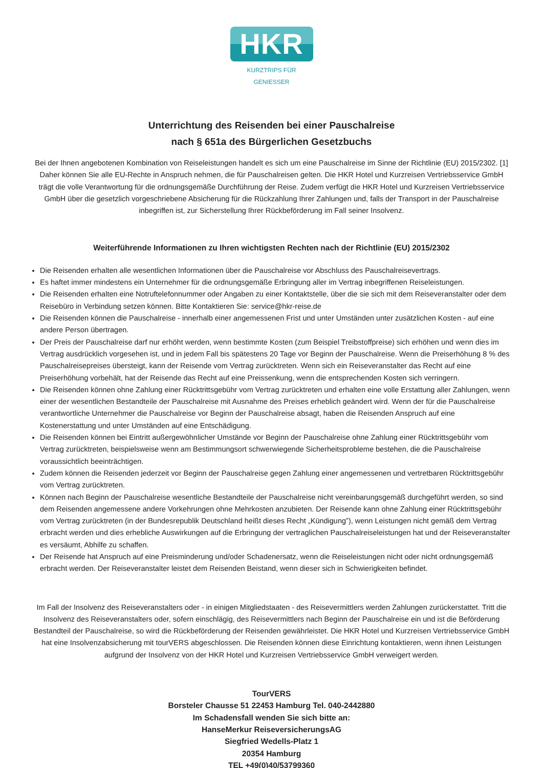HKR
KURZTRIPS FÜR GENIESSER
Unterrichtung des Reisenden bei einer Pauschalreise
nach § 651a des Bürgerlichen Gesetzbuchs
Bei der Ihnen angebotenen Kombination von Reiseleistungen handelt es sich um eine Pauschalreise im Sinne der Richtlinie (EU) 2015/2302. [1] Daher können Sie alle EU-Rechte in Anspruch nehmen, die für Pauschalreisen gelten. Die HKR Hotel und Kurzreisen Vertriebsservice GmbH trägt die volle Verantwortung für die ordnungsgemäße Durchführung der Reise. Zudem verfügt die HKR Hotel und Kurzreisen Vertriebsservice GmbH über die gesetzlich vorgeschriebene Absicherung für die Rückzahlung Ihrer Zahlungen und, falls der Transport in der Pauschalreise inbegriffen ist, zur Sicherstellung Ihrer Rückbeförderung im Fall seiner Insolvenz.
Weiterführende Informationen zu Ihren wichtigsten Rechten nach der Richtlinie (EU) 2015/2302
Die Reisenden erhalten alle wesentlichen Informationen über die Pauschalreise vor Abschluss des Pauschalreisevertrags.
Es haftet immer mindestens ein Unternehmer für die ordnungsgemäße Erbringung aller im Vertrag inbegriffenen Reiseleistungen.
Die Reisenden erhalten eine Notruftelefonnummer oder Angaben zu einer Kontaktstelle, über die sie sich mit dem Reiseveranstalter oder dem Reisebüro in Verbindung setzen können. Bitte Kontaktieren Sie: service@hkr-reise.de
Die Reisenden können die Pauschalreise - innerhalb einer angemessenen Frist und unter Umständen unter zusätzlichen Kosten - auf eine andere Person übertragen.
Der Preis der Pauschalreise darf nur erhöht werden, wenn bestimmte Kosten (zum Beispiel Treibstoffpreise) sich erhöhen und wenn dies im Vertrag ausdrücklich vorgesehen ist, und in jedem Fall bis spätestens 20 Tage vor Beginn der Pauschalreise. Wenn die Preiserhöhung 8 % des Pauschalreisepreises übersteigt, kann der Reisende vom Vertrag zurücktreten. Wenn sich ein Reiseveranstalter das Recht auf eine Preiserhöhung vorbehält, hat der Reisende das Recht auf eine Preissenkung, wenn die entsprechenden Kosten sich verringern.
Die Reisenden können ohne Zahlung einer Rücktrittsgebühr vom Vertrag zurücktreten und erhalten eine volle Erstattung aller Zahlungen, wenn einer der wesentlichen Bestandteile der Pauschalreise mit Ausnahme des Preises erheblich geändert wird. Wenn der für die Pauschalreise verantwortliche Unternehmer die Pauschalreise vor Beginn der Pauschalreise absagt, haben die Reisenden Anspruch auf eine Kostenerstattung und unter Umständen auf eine Entschädigung.
Die Reisenden können bei Eintritt außergewöhnlicher Umstände vor Beginn der Pauschalreise ohne Zahlung einer Rücktrittsgebühr vom Vertrag zurücktreten, beispielsweise wenn am Bestimmungsort schwerwiegende Sicherheitsprobleme bestehen, die die Pauschalreise voraussichtlich beeinträchtigen.
Zudem können die Reisenden jederzeit vor Beginn der Pauschalreise gegen Zahlung einer angemessenen und vertretbaren Rücktrittsgebühr vom Vertrag zurücktreten.
Können nach Beginn der Pauschalreise wesentliche Bestandteile der Pauschalreise nicht vereinbarungsgemäß durchgeführt werden, so sind dem Reisenden angemessene andere Vorkehrungen ohne Mehrkosten anzubieten. Der Reisende kann ohne Zahlung einer Rücktrittsgebühr vom Vertrag zurücktreten (in der Bundesrepublik Deutschland heißt dieses Recht „Kündigung”), wenn Leistungen nicht gemäß dem Vertrag erbracht werden und dies erhebliche Auswirkungen auf die Erbringung der vertraglichen Pauschalreiseleistungen hat und der Reiseveranstalter es versäumt, Abhilfe zu schaffen.
Der Reisende hat Anspruch auf eine Preisminderung und/oder Schadenersatz, wenn die Reiseleistungen nicht oder nicht ordnungsgemäß erbracht werden. Der Reiseveranstalter leistet dem Reisenden Beistand, wenn dieser sich in Schwierigkeiten befindet.
Im Fall der Insolvenz des Reiseveranstalters oder - in einigen Mitgliedstaaten - des Reisevermittlers werden Zahlungen zurückerstattet. Tritt die Insolvenz des Reiseveranstalters oder, sofern einschlägig, des Reisevermittlers nach Beginn der Pauschalreise ein und ist die Beförderung Bestandteil der Pauschalreise, so wird die Rückbeförderung der Reisenden gewährleistet. Die HKR Hotel und Kurzreisen Vertriebsservice GmbH hat eine Insolvenzabsicherung mit tourVERS abgeschlossen. Die Reisenden können diese Einrichtung kontaktieren, wenn ihnen Leistungen aufgrund der Insolvenz von der HKR Hotel und Kurzreisen Vertriebsservice GmbH verweigert werden.
TourVERS
Borsteler Chausse 51 22453 Hamburg Tel. 040-2442880
Im Schadensfall wenden Sie sich bitte an:
HanseMerkur ReiseversicherungsAG
Siegfried Wedells-Platz 1
20354 Hamburg
TEL +49(0)40/53799360